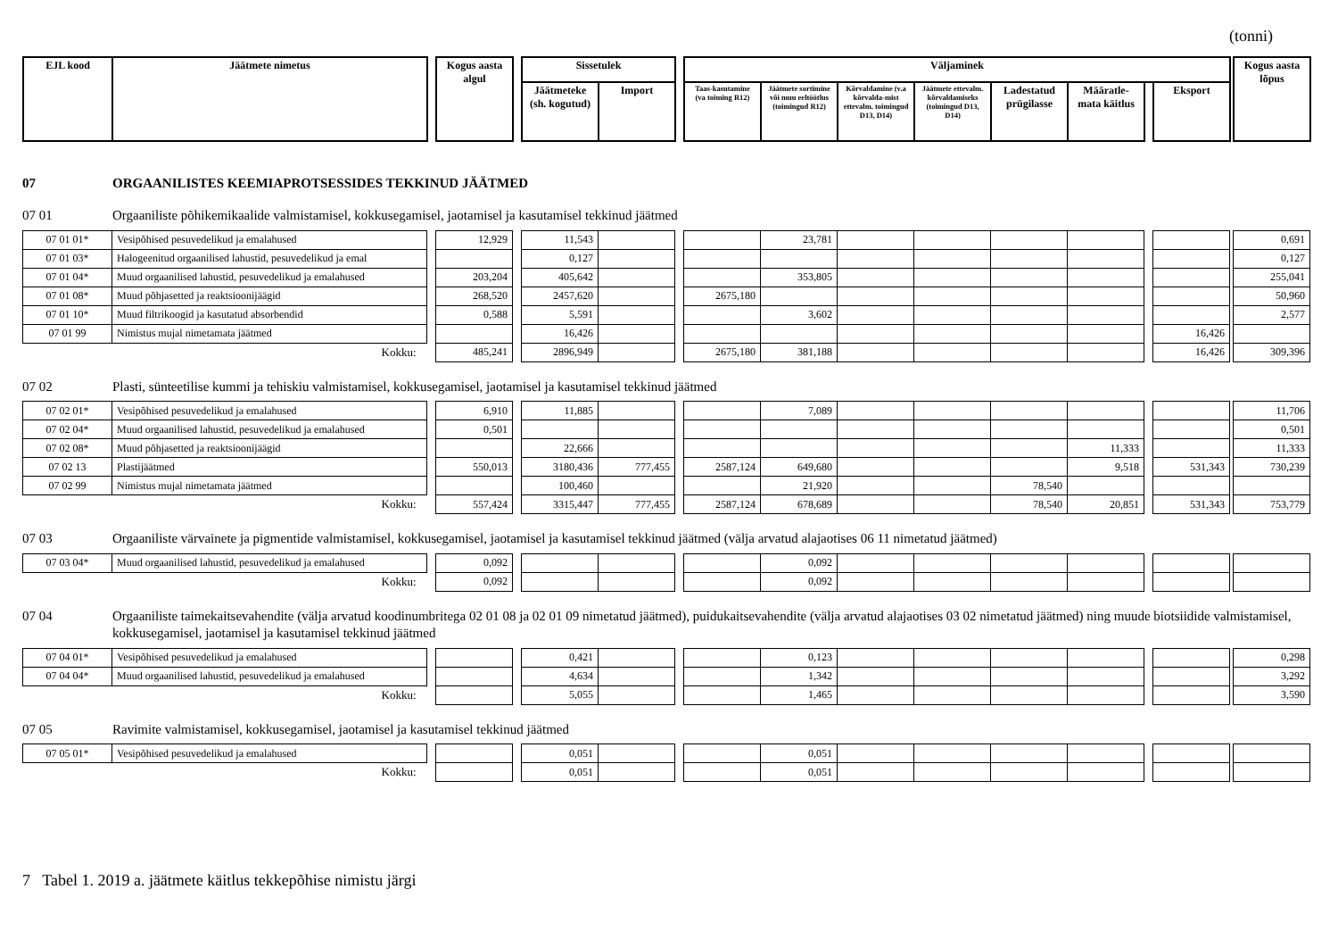(tonni)
| EJL kood | Jäätmete nimetus | | Kogus aasta algul | | Sissetulek | | | Väljaminek | | | | | | | | | Kogus aasta lõpus |
| --- | --- | --- | --- | --- | --- | --- | --- | --- | --- | --- | --- | --- | --- | --- | --- | --- | --- |
| | | | | | Jäätmeteke (sh. kogutud) | Import | | Taas-kasutamine (va toiming R12) | Jäätmete sortimine või muu eeltöötlus (toimingud R12) | Kõrvaldamine (v.a kõrvalda-mist ettevalm. toimingud D13, D14) | Jäätmete ettevalm. kõrvaldamiseks (toimingud D13, D14) | Ladestatud prügilasse | Määratle-mata käitlus | | Eksport | | |
07 ORGAANILISTES KEEMIAPROTSESSIDES TEKKINUD JÄÄTMED
07 01 Orgaaniliste põhikemikaalide valmistamisel, kokkusegamisel, jaotamisel ja kasutamisel tekkinud jäätmed
| 07 01 01* | Vesipõhised pesuvedelikud ja emalahused | | 12,929 | | 11,543 | | | | 23,781 | | | | | | | | 0,691 |
| 07 01 03* | Halogeenitud orgaanilised lahustid, pesuvedelikud ja emal | | | | 0,127 | | | | | | | | | | | | 0,127 |
| 07 01 04* | Muud orgaanilised lahustid, pesuvedelikud ja emalahused | | 203,204 | | 405,642 | | | | 353,805 | | | | | | | | 255,041 |
| 07 01 08* | Muud põhjasetted ja reaktsioonijäägid | | 268,520 | | 2457,620 | | | 2675,180 | | | | | | | | | 50,960 |
| 07 01 10* | Muud filtrikoogid ja kasutatud absorbendid | | 0,588 | | 5,591 | | | | 3,602 | | | | | | | | 2,577 |
| 07 01 99 | Nimistus mujal nimetamata jäätmed | | | | 16,426 | | | | | | | | | | 16,426 | | |
| Kokku: | | | 485,241 | | 2896,949 | | | 2675,180 | 381,188 | | | | | | 16,426 | | 309,396 |
07 02 Plasti, sünteetilise kummi ja tehiskiu valmistamisel, kokkusegamisel, jaotamisel ja kasutamisel tekkinud jäätmed
| 07 02 01* | Vesipõhised pesuvedelikud ja emalahused | | 6,910 | | 11,885 | | | | 7,089 | | | | | | | | 11,706 |
| 07 02 04* | Muud orgaanilised lahustid, pesuvedelikud ja emalahused | | 0,501 | | | | | | | | | | | | | | 0,501 |
| 07 02 08* | Muud põhjasetted ja reaktsioonijäägid | | | | 22,666 | | | | | | | | 11,333 | | | | 11,333 |
| 07 02 13 | Plastijäätmed | | 550,013 | | 3180,436 | 777,455 | | 2587,124 | 649,680 | | | | 9,518 | | 531,343 | | 730,239 |
| 07 02 99 | Nimistus mujal nimetamata jäätmed | | | | 100,460 | | | | 21,920 | | | 78,540 | | | | | |
| Kokku: | | | 557,424 | | 3315,447 | 777,455 | | 2587,124 | 678,689 | | | 78,540 | 20,851 | | 531,343 | | 753,779 |
07 03 Orgaaniliste värvainete ja pigmentide valmistamisel, kokkusegamisel, jaotamisel ja kasutamisel tekkinud jäätmed (välja arvatud alajaotises 06 11 nimetatud jäätmed)
| 07 03 04* | Muud orgaanilised lahustid, pesuvedelikud ja emalahused | | 0,092 | | | | | | 0,092 | | | | | | | | |
| Kokku: | | | 0,092 | | | | | | 0,092 | | | | | | | | |
07 04 Orgaaniliste taimekaitsevahendite (välja arvatud koodinumbritega 02 01 08 ja 02 01 09 nimetatud jäätmed), puidukaitsevahendite (välja arvatud alajaotises 03 02 nimetatud jäätmed) ning muude biotsiidide valmistamisel, kokkusegamisel, jaotamisel ja kasutamisel tekkinud jäätmed
| 07 04 01* | Vesipõhised pesuvedelikud ja emalahused | | | | 0,421 | | | | 0,123 | | | | | | | | 0,298 |
| 07 04 04* | Muud orgaanilised lahustid, pesuvedelikud ja emalahused | | | | 4,634 | | | | 1,342 | | | | | | | | 3,292 |
| Kokku: | | | | | 5,055 | | | | 1,465 | | | | | | | | 3,590 |
07 05 Ravimite valmistamisel, kokkusegamisel, jaotamisel ja kasutamisel tekkinud jäätmed
| 07 05 01* | Vesipõhised pesuvedelikud ja emalahused | | | | 0,051 | | | | 0,051 | | | | | | | | |
| Kokku: | | | | | 0,051 | | | | 0,051 | | | | | | | | |
7 Tabel 1. 2019 a. jäätmete käitlus tekkepõhise nimistu järgi